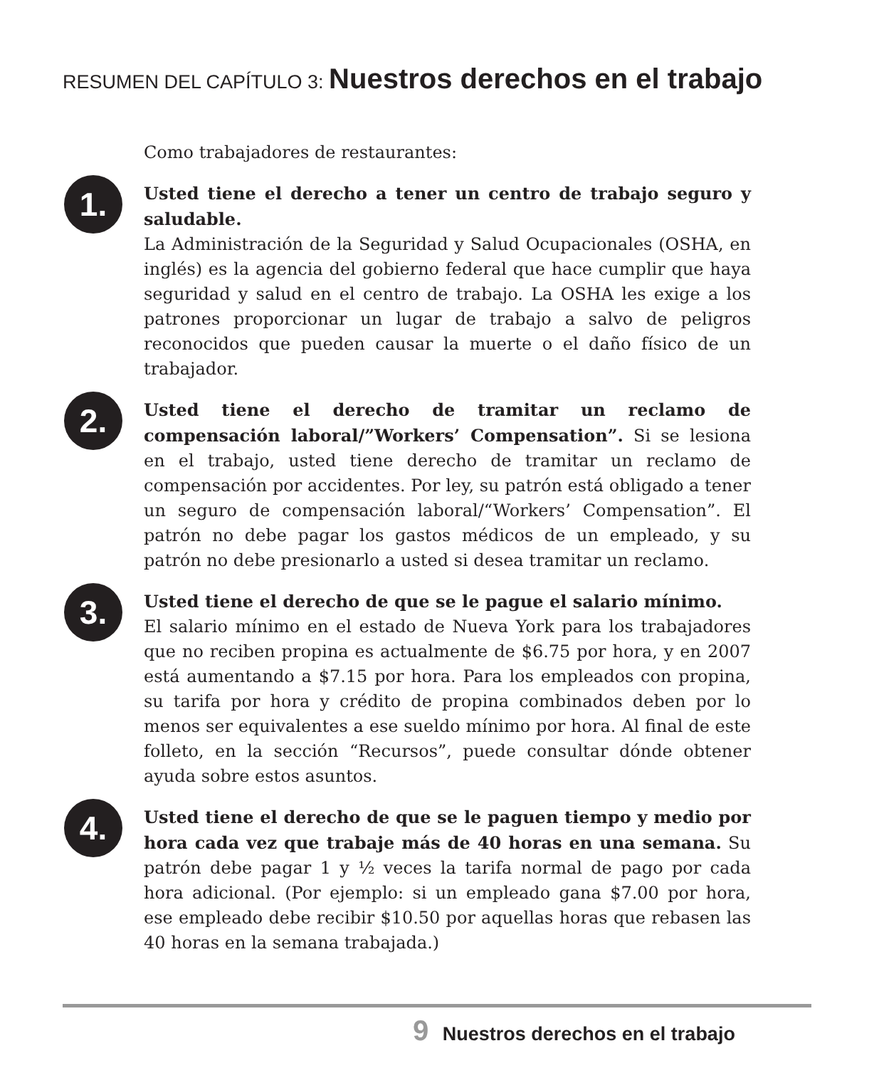RESUMEN DEL CAPÍTULO 3: Nuestros derechos en el trabajo
Como trabajadores de restaurantes:
1.
Usted tiene el derecho a tener un centro de trabajo seguro y saludable.
La Administración de la Seguridad y Salud Ocupacionales (OSHA, en inglés) es la agencia del gobierno federal que hace cumplir que haya seguridad y salud en el centro de trabajo. La OSHA les exige a los patrones proporcionar un lugar de trabajo a salvo de peligros reconocidos que pueden causar la muerte o el daño físico de un trabajador.
2.
Usted tiene el derecho de tramitar un reclamo de compensación laboral/”Workers’ Compensation”. Si se lesiona en el trabajo, usted tiene derecho de tramitar un reclamo de compensación por accidentes. Por ley, su patrón está obligado a tener un seguro de compensación laboral/“Workers’ Compensation”. El patrón no debe pagar los gastos médicos de un empleado, y su patrón no debe presionarlo a usted si desea tramitar un reclamo.
3.
Usted tiene el derecho de que se le pague el salario mínimo.
El salario mínimo en el estado de Nueva York para los trabajadores que no reciben propina es actualmente de $6.75 por hora, y en 2007 está aumentando a $7.15 por hora. Para los empleados con propina, su tarifa por hora y crédito de propina combinados deben por lo menos ser equivalentes a ese sueldo mínimo por hora. Al final de este folleto, en la sección “Recursos”, puede consultar dónde obtener ayuda sobre estos asuntos.
4.
Usted tiene el derecho de que se le paguen tiempo y medio por hora cada vez que trabaje más de 40 horas en una semana. Su patrón debe pagar 1 y ½ veces la tarifa normal de pago por cada hora adicional. (Por ejemplo: si un empleado gana $7.00 por hora, ese empleado debe recibir $10.50 por aquellas horas que rebasen las 40 horas en la semana trabajada.)
9 Nuestros derechos en el trabajo